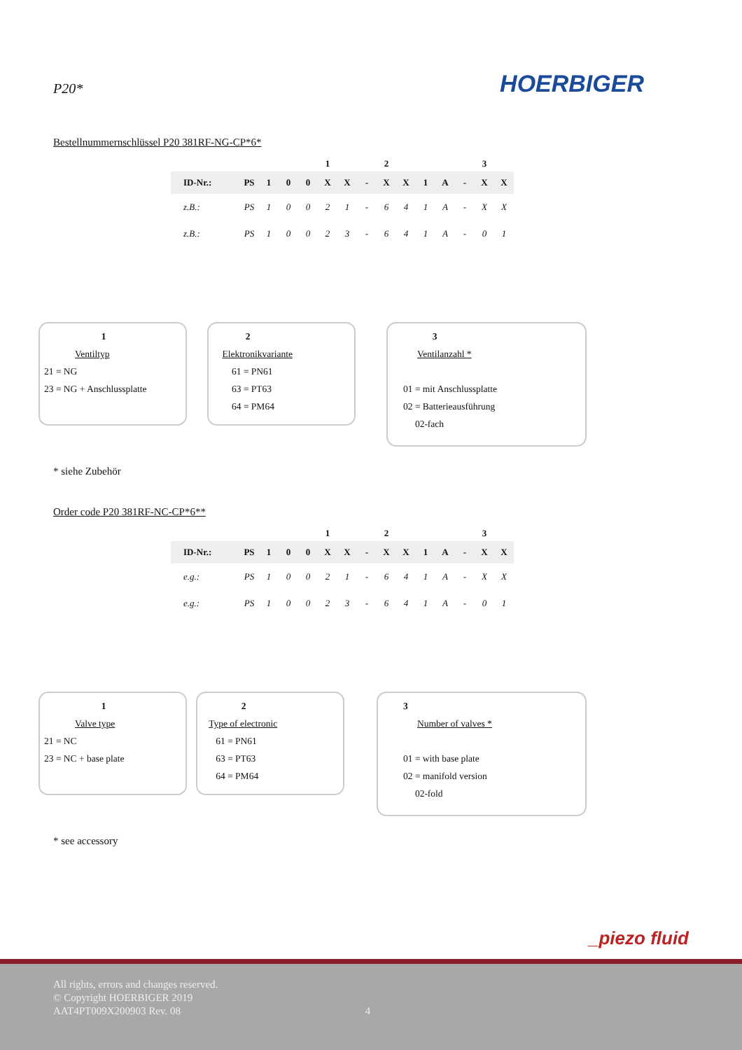P20*
HOERBIGER
Bestellnummernschlüssel P20 381RF-NG-CP*6*
| | | | | | 1 | | | 2 | | | | | 3 | |
| ID-Nr.: | PS | 1 | 0 | 0 | X | X | - | X | X | 1 | A | - | X | X |
| z.B.: | PS | 1 | 0 | 0 | 2 | 1 | - | 6 | 4 | 1 | A | - | X | X |
| z.B.: | PS | 1 | 0 | 0 | 2 | 3 | - | 6 | 4 | 1 | A | - | 0 | 1 |
1
Ventiltyp
21 = NG
23 = NG + Anschlussplatte
2
Elektronikvariante
61 = PN61
63 = PT63
64 = PM64
3
Ventilanzahl *
01 = mit Anschlussplatte
02 = Batterieausführung
02-fach
* siehe Zubehör
Order code P20 381RF-NC-CP*6**
| | | | | | 1 | | | 2 | | | | | 3 | |
| ID-Nr.: | PS | 1 | 0 | 0 | X | X | - | X | X | 1 | A | - | X | X |
| e.g.: | PS | 1 | 0 | 0 | 2 | 1 | - | 6 | 4 | 1 | A | - | X | X |
| e.g.: | PS | 1 | 0 | 0 | 2 | 3 | - | 6 | 4 | 1 | A | - | 0 | 1 |
1
Valve type
21 = NC
23 = NC + base plate
2
Type of electronic
61 = PN61
63 = PT63
64 = PM64
3
Number of valves *
01 = with base plate
02 = manifold version
02-fold
* see accessory
_piezo fluid
All rights, errors and changes reserved.
© Copyright HOERBIGER 2019
AAT4PT009X200903 Rev. 08 4